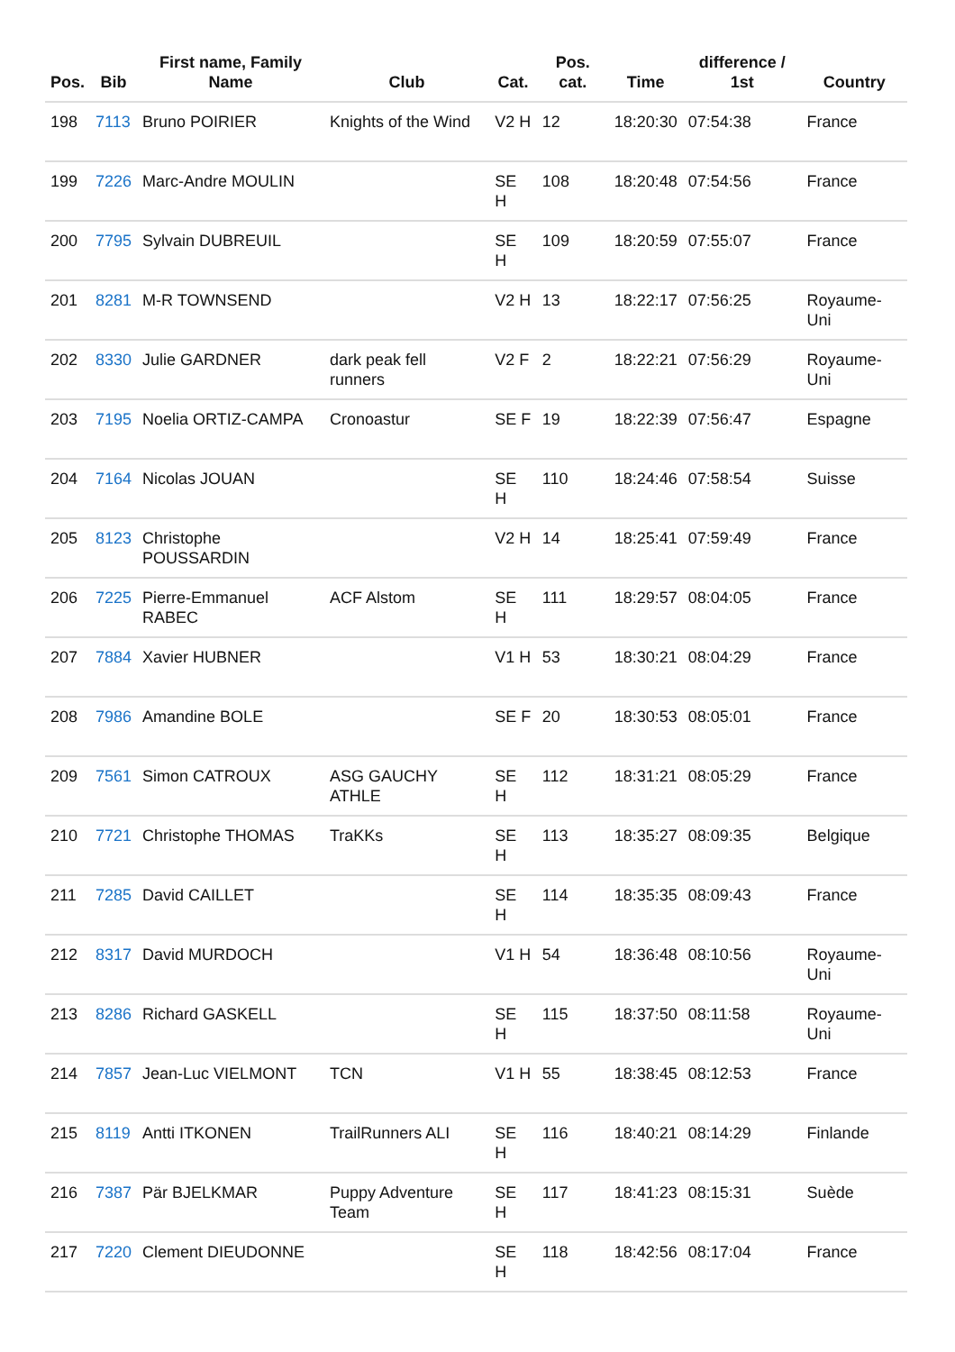| Pos. | Bib | First name, Family Name | Club | Cat. | Pos. cat. | Time | difference / 1st | Country |
| --- | --- | --- | --- | --- | --- | --- | --- | --- |
| 198 | 7113 | Bruno POIRIER | Knights of the Wind | V2 H | 12 | 18:20:30 | 07:54:38 | France |
| 199 | 7226 | Marc-Andre MOULIN | | SE H | 108 | 18:20:48 | 07:54:56 | France |
| 200 | 7795 | Sylvain DUBREUIL | | SE H | 109 | 18:20:59 | 07:55:07 | France |
| 201 | 8281 | M-R TOWNSEND | | V2 H | 13 | 18:22:17 | 07:56:25 | Royaume-Uni |
| 202 | 8330 | Julie GARDNER | dark peak fell runners | V2 F | 2 | 18:22:21 | 07:56:29 | Royaume-Uni |
| 203 | 7195 | Noelia ORTIZ-CAMPA | Cronoastur | SE F | 19 | 18:22:39 | 07:56:47 | Espagne |
| 204 | 7164 | Nicolas JOUAN | | SE H | 110 | 18:24:46 | 07:58:54 | Suisse |
| 205 | 8123 | Christophe POUSSARDIN | | V2 H | 14 | 18:25:41 | 07:59:49 | France |
| 206 | 7225 | Pierre-Emmanuel RABEC | ACF Alstom | SE H | 111 | 18:29:57 | 08:04:05 | France |
| 207 | 7884 | Xavier HUBNER | | V1 H | 53 | 18:30:21 | 08:04:29 | France |
| 208 | 7986 | Amandine BOLE | | SE F | 20 | 18:30:53 | 08:05:01 | France |
| 209 | 7561 | Simon CATROUX | ASG GAUCHY ATHLE | SE H | 112 | 18:31:21 | 08:05:29 | France |
| 210 | 7721 | Christophe THOMAS | TraKKs | SE H | 113 | 18:35:27 | 08:09:35 | Belgique |
| 211 | 7285 | David CAILLET | | SE H | 114 | 18:35:35 | 08:09:43 | France |
| 212 | 8317 | David MURDOCH | | V1 H | 54 | 18:36:48 | 08:10:56 | Royaume-Uni |
| 213 | 8286 | Richard GASKELL | | SE H | 115 | 18:37:50 | 08:11:58 | Royaume-Uni |
| 214 | 7857 | Jean-Luc VIELMONT | TCN | V1 H | 55 | 18:38:45 | 08:12:53 | France |
| 215 | 8119 | Antti ITKONEN | TrailRunners ALI | SE H | 116 | 18:40:21 | 08:14:29 | Finlande |
| 216 | 7387 | Pär BJELKMAR | Puppy Adventure Team | SE H | 117 | 18:41:23 | 08:15:31 | Suède |
| 217 | 7220 | Clement DIEUDONNE | | SE H | 118 | 18:42:56 | 08:17:04 | France |